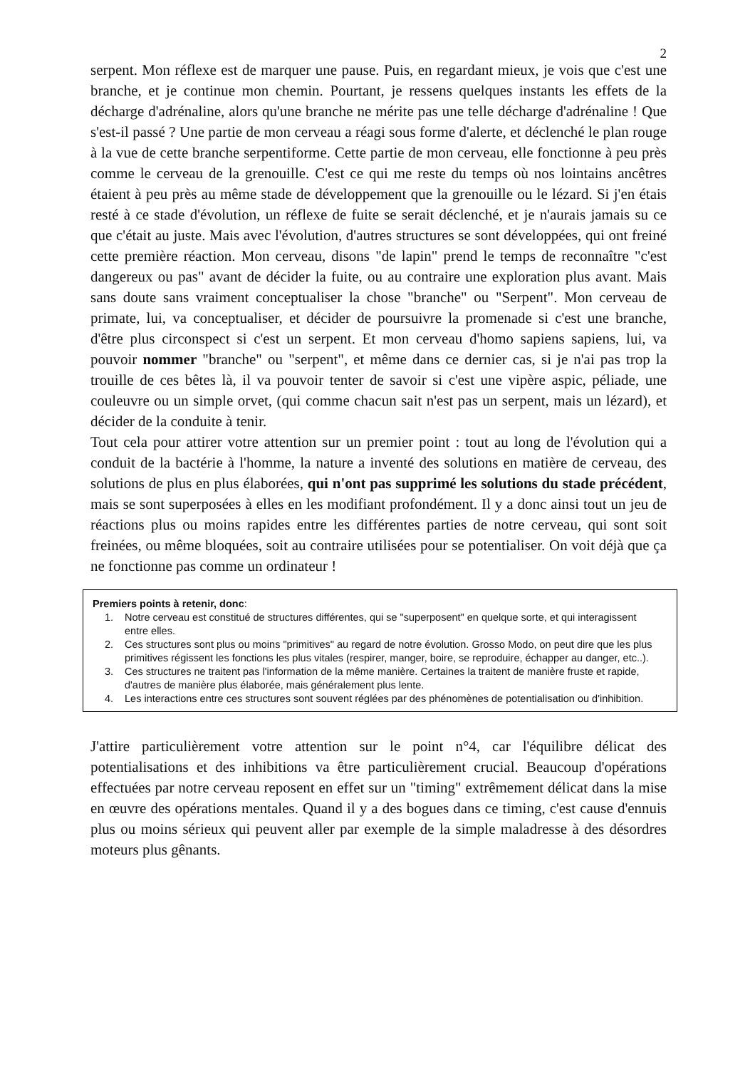2
serpent. Mon réflexe est de marquer une pause. Puis, en regardant mieux, je vois que c'est une branche, et je continue mon chemin. Pourtant, je ressens quelques instants les effets de la décharge d'adrénaline, alors qu'une branche ne mérite pas une telle décharge d'adrénaline ! Que s'est-il passé ? Une partie de mon cerveau a réagi sous forme d'alerte, et déclenché le plan rouge à la vue de cette branche serpentiforme. Cette partie de mon cerveau, elle fonctionne à peu près comme le cerveau de la grenouille. C'est ce qui me reste du temps où nos lointains ancêtres étaient à peu près au même stade de développement que la grenouille ou le lézard. Si j'en étais resté à ce stade d'évolution, un réflexe de fuite se serait déclenché, et je n'aurais jamais su ce que c'était au juste. Mais avec l'évolution, d'autres structures se sont développées, qui ont freiné cette première réaction. Mon cerveau, disons "de lapin" prend le temps de reconnaître "c'est dangereux ou pas" avant de décider la fuite, ou au contraire une exploration plus avant. Mais sans doute sans vraiment conceptualiser la chose "branche" ou "Serpent". Mon cerveau de primate, lui, va conceptualiser, et décider de poursuivre la promenade si c'est une branche, d'être plus circonspect si c'est un serpent. Et mon cerveau d'homo sapiens sapiens, lui, va pouvoir nommer "branche" ou "serpent", et même dans ce dernier cas, si je n'ai pas trop la trouille de ces bêtes là, il va pouvoir tenter de savoir si c'est une vipère aspic, péliade, une couleuvre ou un simple orvet, (qui comme chacun sait n'est pas un serpent, mais un lézard), et décider de la conduite à tenir.
Tout cela pour attirer votre attention sur un premier point : tout au long de l'évolution qui a conduit de la bactérie à l'homme, la nature a inventé des solutions en matière de cerveau, des solutions de plus en plus élaborées, qui n'ont pas supprimé les solutions du stade précédent, mais se sont superposées à elles en les modifiant profondément. Il y a donc ainsi tout un jeu de réactions plus ou moins rapides entre les différentes parties de notre cerveau, qui sont soit freinées, ou même bloquées, soit au contraire utilisées pour se potentialiser. On voit déjà que ça ne fonctionne pas comme un ordinateur !
Premiers points à retenir, donc:
1. Notre cerveau est constitué de structures différentes, qui se "superposent" en quelque sorte, et qui interagissent entre elles.
2. Ces structures sont plus ou moins "primitives" au regard de notre évolution. Grosso Modo, on peut dire que les plus primitives régissent les fonctions les plus vitales (respirer, manger, boire, se reproduire, échapper au danger, etc..).
3. Ces structures ne traitent pas l'information de la même manière. Certaines la traitent de manière fruste et rapide, d'autres de manière plus élaborée, mais généralement plus lente.
4. Les interactions entre ces structures sont souvent réglées par des phénomènes de potentialisation ou d'inhibition.
J'attire particulièrement votre attention sur le point n°4, car l'équilibre délicat des potentialisations et des inhibitions va être particulièrement crucial. Beaucoup d'opérations effectuées par notre cerveau reposent en effet sur un "timing" extrêmement délicat dans la mise en œuvre des opérations mentales. Quand il y a des bogues dans ce timing, c'est cause d'ennuis plus ou moins sérieux qui peuvent aller par exemple de la simple maladresse à des désordres moteurs plus gênants.